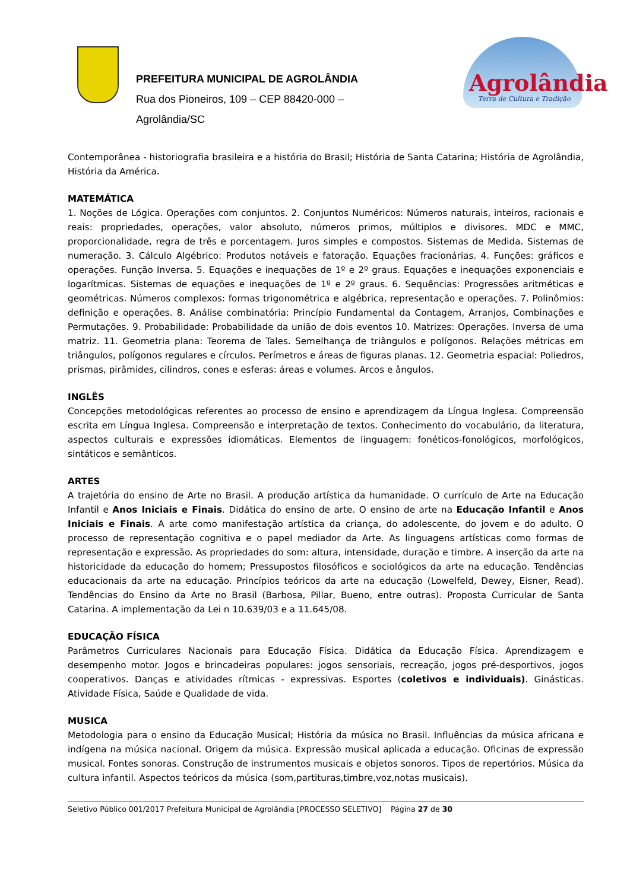PREFEITURA MUNICIPAL DE AGROLÂNDIA
Rua dos Pioneiros, 109 – CEP 88420-000 –
Agrolândia/SC
Agrolândia
Terra de Cultura e Tradição
Contemporânea - historiografia brasileira e a história do Brasil; História de Santa Catarina; História de Agrolândia, História da América.
MATEMÁTICA
1. Noções de Lógica. Operações com conjuntos. 2. Conjuntos Numéricos: Números naturais, inteiros, racionais e reais: propriedades, operações, valor absoluto, números primos, múltiplos e divisores. MDC e MMC, proporcionalidade, regra de três e porcentagem. Juros simples e compostos. Sistemas de Medida. Sistemas de numeração. 3. Cálculo Algébrico: Produtos notáveis e fatoração. Equações fracionárias. 4. Funções: gráficos e operações. Função Inversa. 5. Equações e inequações de 1º e 2º graus. Equações e inequações exponenciais e logarítmicas. Sistemas de equações e inequações de 1º e 2º graus. 6. Sequências: Progressões aritméticas e geométricas. Números complexos: formas trigonométrica e algébrica, representação e operações. 7. Polinômios: definição e operações. 8. Análise combinatória: Princípio Fundamental da Contagem, Arranjos, Combinações e Permutações. 9. Probabilidade: Probabilidade da união de dois eventos 10. Matrizes: Operações. Inversa de uma matriz. 11. Geometria plana: Teorema de Tales. Semelhança de triângulos e polígonos. Relações métricas em triângulos, polígonos regulares e círculos. Perímetros e áreas de figuras planas. 12. Geometria espacial: Poliedros, prismas, pirâmides, cilindros, cones e esferas: áreas e volumes. Arcos e ângulos.
INGLÊS
Concepções metodológicas referentes ao processo de ensino e aprendizagem da Língua Inglesa. Compreensão escrita em Língua Inglesa. Compreensão e interpretação de textos. Conhecimento do vocabulário, da literatura, aspectos culturais e expressões idiomáticas. Elementos de linguagem: fonéticos-fonológicos, morfológicos, sintáticos e semânticos.
ARTES
A trajetória do ensino de Arte no Brasil. A produção artística da humanidade. O currículo de Arte na Educação Infantil e Anos Iniciais e Finais. Didática do ensino de arte. O ensino de arte na Educação Infantil e Anos Iniciais e Finais. A arte como manifestação artística da criança, do adolescente, do jovem e do adulto. O processo de representação cognitiva e o papel mediador da Arte. As linguagens artísticas como formas de representação e expressão. As propriedades do som: altura, intensidade, duração e timbre. A inserção da arte na historicidade da educação do homem; Pressupostos filosóficos e sociológicos da arte na educação. Tendências educacionais da arte na educação. Princípios teóricos da arte na educação (Lowelfeld, Dewey, Eisner, Read). Tendências do Ensino da Arte no Brasil (Barbosa, Pillar, Bueno, entre outras). Proposta Curricular de Santa Catarina. A implementação da Lei n 10.639/03 e a 11.645/08.
EDUCAÇÃO FÍSICA
Parâmetros Curriculares Nacionais para Educação Física. Didática da Educação Física. Aprendizagem e desempenho motor. Jogos e brincadeiras populares: jogos sensoriais, recreação, jogos pré-desportivos, jogos cooperativos. Danças e atividades rítmicas - expressivas. Esportes (coletivos e individuais). Ginásticas. Atividade Física, Saúde e Qualidade de vida.
MUSICA
Metodologia para o ensino da Educação Musical; História da música no Brasil. Influências da música africana e indígena na música nacional. Origem da música. Expressão musical aplicada a educação. Oficinas de expressão musical. Fontes sonoras. Construção de instrumentos musicais e objetos sonoros. Tipos de repertórios. Música da cultura infantil. Aspectos teóricos da música (som,partituras,timbre,voz,notas musicais).
Seletivo Público 001/2017 Prefeitura Municipal de Agrolândia [PROCESSO SELETIVO] Página 27 de 30